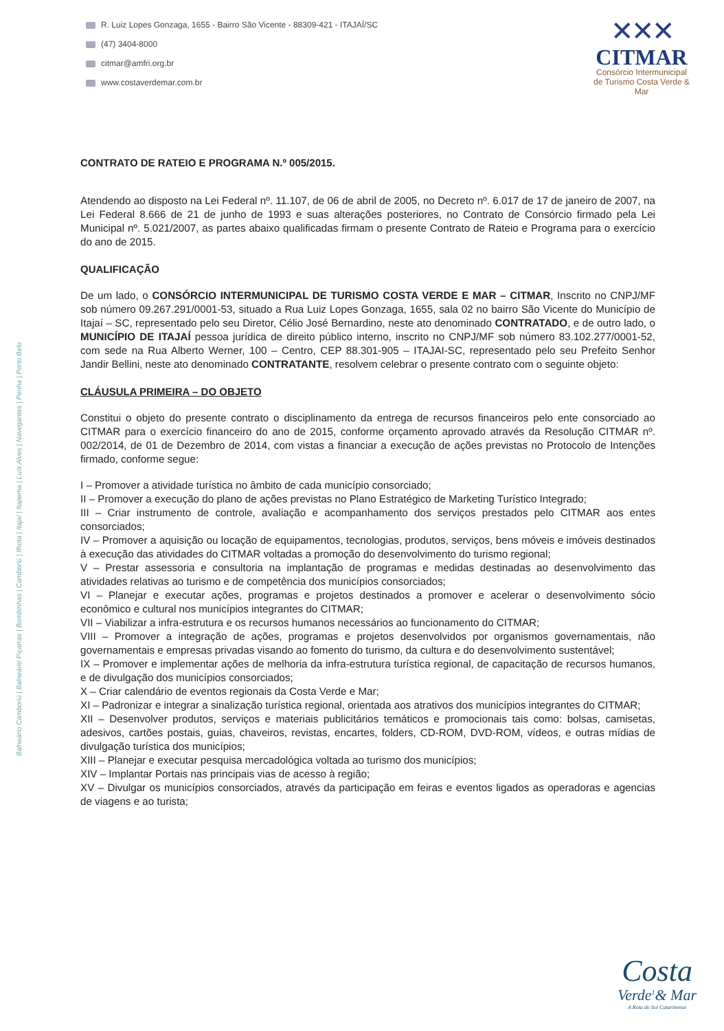R. Luiz Lopes Gonzaga, 1655 - Bairro São Vicente - 88309-421 - ITAJAÍ/SC
(47) 3404-8000
citmar@amfri.org.br
www.costaverdemar.com.br
✕✕✕
CITMAR
Consórcio Intermunicipal
de Turismo Costa Verde & Mar
Balneário Camboriú | Balneário Piçarras | Bombinhas | Camboriú | Ilhota | Itajaí | Itapema | Luís Alves | Navegantes | Penha | Porto Belo
CONTRATO DE RATEIO E PROGRAMA N.º 005/2015.
Atendendo ao disposto na Lei Federal nº. 11.107, de 06 de abril de 2005, no Decreto nº. 6.017 de 17 de janeiro de 2007, na Lei Federal 8.666 de 21 de junho de 1993 e suas alterações posteriores, no Contrato de Consórcio firmado pela Lei Municipal nº. 5.021/2007, as partes abaixo qualificadas firmam o presente Contrato de Rateio e Programa para o exercício do ano de 2015.
QUALIFICAÇÃO
De um lado, o CONSÓRCIO INTERMUNICIPAL DE TURISMO COSTA VERDE E MAR – CITMAR, Inscrito no CNPJ/MF sob número 09.267.291/0001-53, situado a Rua Luiz Lopes Gonzaga, 1655, sala 02 no bairro São Vicente do Município de Itajaí – SC, representado pelo seu Diretor, Célio José Bernardino, neste ato denominado CONTRATADO, e de outro lado, o MUNICÍPIO DE ITAJAÍ pessoa jurídica de direito público interno, inscrito no CNPJ/MF sob número 83.102.277/0001-52, com sede na Rua Alberto Werner, 100 – Centro, CEP 88.301-905 – ITAJAI-SC, representado pelo seu Prefeito Senhor Jandir Bellini, neste ato denominado CONTRATANTE, resolvem celebrar o presente contrato com o seguinte objeto:
CLÁUSULA PRIMEIRA – DO OBJETO
Constitui o objeto do presente contrato o disciplinamento da entrega de recursos financeiros pelo ente consorciado ao CITMAR para o exercício financeiro do ano de 2015, conforme orçamento aprovado através da Resolução CITMAR nº. 002/2014, de 01 de Dezembro de 2014, com vistas a financiar a execução de ações previstas no Protocolo de Intenções firmado, conforme segue:
I – Promover a atividade turística no âmbito de cada município consorciado;
II – Promover a execução do plano de ações previstas no Plano Estratégico de Marketing Turístico Integrado;
III – Criar instrumento de controle, avaliação e acompanhamento dos serviços prestados pelo CITMAR aos entes consorciados;
IV – Promover a aquisição ou locação de equipamentos, tecnologias, produtos, serviços, bens móveis e imóveis destinados à execução das atividades do CITMAR voltadas a promoção do desenvolvimento do turismo regional;
V – Prestar assessoria e consultoria na implantação de programas e medidas destinadas ao desenvolvimento das atividades relativas ao turismo e de competência dos municípios consorciados;
VI – Planejar e executar ações, programas e projetos destinados a promover e acelerar o desenvolvimento sócio econômico e cultural nos municípios integrantes do CITMAR;
VII – Viabilizar a infra-estrutura e os recursos humanos necessários ao funcionamento do CITMAR;
VIII – Promover a integração de ações, programas e projetos desenvolvidos por organismos governamentais, não governamentais e empresas privadas visando ao fomento do turismo, da cultura e do desenvolvimento sustentável;
IX – Promover e implementar ações de melhoria da infra-estrutura turística regional, de capacitação de recursos humanos, e de divulgação dos municípios consorciados;
X – Criar calendário de eventos regionais da Costa Verde e Mar;
XI – Padronizar e integrar a sinalização turística regional, orientada aos atrativos dos municípios integrantes do CITMAR;
XII – Desenvolver produtos, serviços e materiais publicitários temáticos e promocionais tais como: bolsas, camisetas, adesivos, cartões postais, guias, chaveiros, revistas, encartes, folders, CD-ROM, DVD-ROM, vídeos, e outras mídias de divulgação turística dos municípios;
XIII – Planejar e executar pesquisa mercadológica voltada ao turismo dos municípios;
XIV – Implantar Portais nas principais vias de acesso à região;
XV – Divulgar os municípios consorciados, através da participação em feiras e eventos ligados as operadoras e agencias de viagens e ao turista;
Costa
Verde<sup>1</sup>& Mar
A Rota do Sol Catarinense